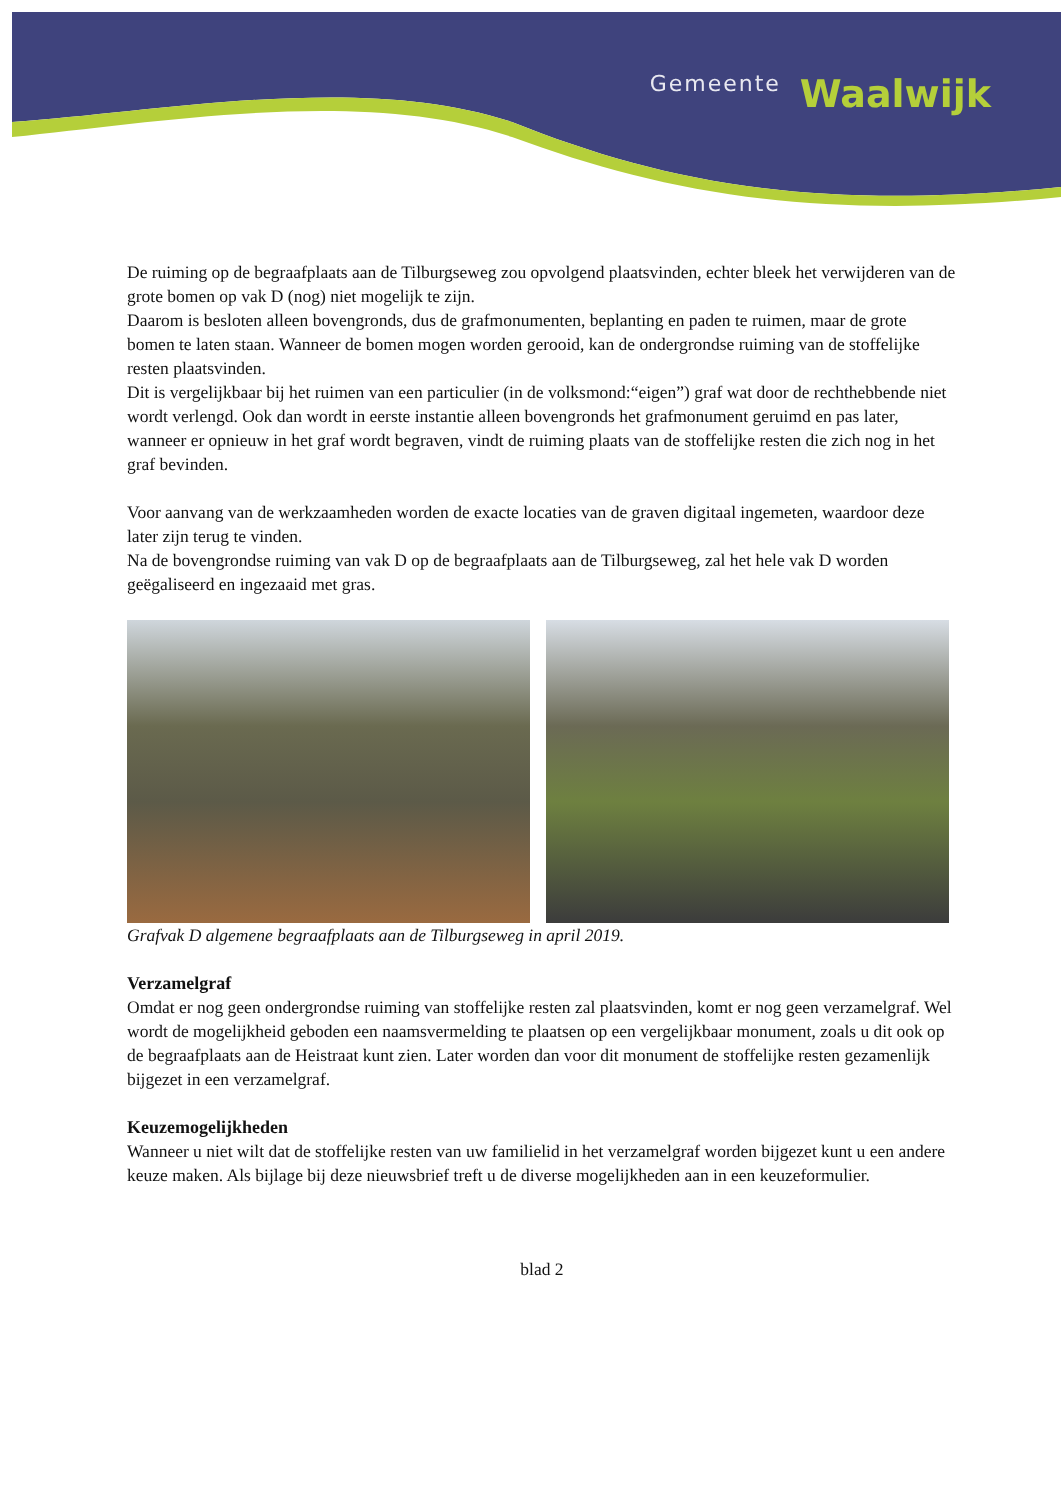Gemeente
Waalwijk
De ruiming op de begraafplaats aan de Tilburgseweg zou opvolgend plaatsvinden, echter bleek het verwijderen van de grote bomen op vak D (nog) niet mogelijk te zijn.
Daarom is besloten alleen bovengronds, dus de grafmonumenten, beplanting en paden te ruimen, maar de grote bomen te laten staan. Wanneer de bomen mogen worden gerooid, kan de ondergrondse ruiming van de stoffelijke resten plaatsvinden.
Dit is vergelijkbaar bij het ruimen van een particulier (in de volksmond:“eigen”) graf wat door de rechthebbende niet wordt verlengd. Ook dan wordt in eerste instantie alleen bovengronds het grafmonument geruimd en pas later, wanneer er opnieuw in het graf wordt begraven, vindt de ruiming plaats van de stoffelijke resten die zich nog in het graf bevinden.
Voor aanvang van de werkzaamheden worden de exacte locaties van de graven digitaal ingemeten, waardoor deze later zijn terug te vinden.
Na de bovengrondse ruiming van vak D op de begraafplaats aan de Tilburgseweg, zal het hele vak D worden geëgaliseerd en ingezaaid met gras.
Grafvak D algemene begraafplaats aan de Tilburgseweg in april 2019.
Verzamelgraf
Omdat er nog geen ondergrondse ruiming van stoffelijke resten zal plaatsvinden, komt er nog geen verzamelgraf. Wel wordt de mogelijkheid geboden een naamsvermelding te plaatsen op een vergelijkbaar monument, zoals u dit ook op de begraafplaats aan de Heistraat kunt zien. Later worden dan voor dit monument de stoffelijke resten gezamenlijk bijgezet in een verzamelgraf.
Keuzemogelijkheden
Wanneer u niet wilt dat de stoffelijke resten van uw familielid in het verzamelgraf worden bijgezet kunt u een andere keuze maken. Als bijlage bij deze nieuwsbrief treft u de diverse mogelijkheden aan in een keuzeformulier.
blad 2